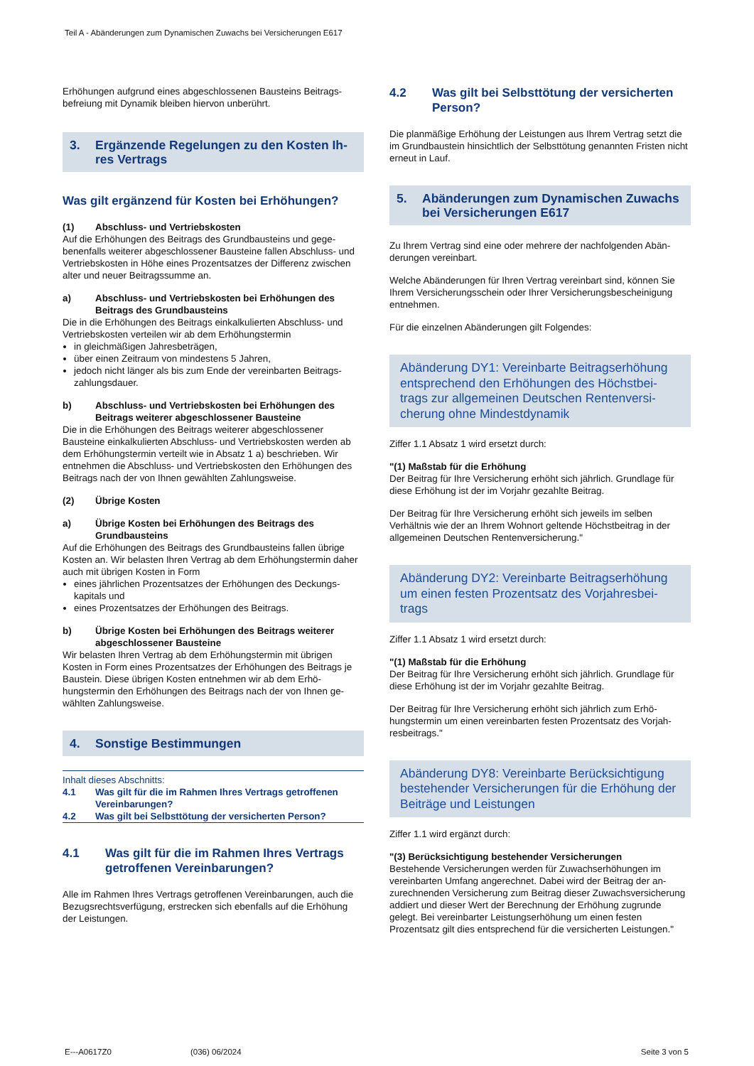Teil A - Abänderungen zum Dynamischen Zuwachs bei Versicherungen E617
Erhöhungen aufgrund eines abgeschlossenen Bausteins Beitrags­befreiung mit Dynamik bleiben hiervon unberührt.
3. Ergänzende Regelungen zu den Kosten Ih­res Vertrags
Was gilt ergänzend für Kosten bei Erhöhungen?
(1) Abschluss- und Vertriebskosten
Auf die Erhöhungen des Beitrags des Grundbausteins und gege­benenfalls weiterer abgeschlossener Bausteine fallen Abschluss- und Vertriebskosten in Höhe eines Prozentsatzes der Differenz zwischen alter und neuer Beitragssumme an.
a) Abschluss- und Vertriebskosten bei Erhöhungen des Beitrags des Grundbausteins
Die in die Erhöhungen des Beitrags einkalkulierten Abschluss- und Vertriebskosten verteilen wir ab dem Erhöhungstermin
in gleichmäßigen Jahresbeträgen,
über einen Zeitraum von mindestens 5 Jahren,
jedoch nicht länger als bis zum Ende der vereinbarten Beitrags­zahlungsdauer.
b) Abschluss- und Vertriebskosten bei Erhöhungen des Beitrags weiterer abgeschlossener Bausteine
Die in die Erhöhungen des Beitrags weiterer abgeschlossener Bausteine einkalkulierten Abschluss- und Vertriebskosten werden ab dem Erhöhungstermin verteilt wie in Absatz 1 a) beschrieben. Wir entnehmen die Abschluss- und Vertriebskosten den Erhöhun­gen des Beitrags nach der von Ihnen gewählten Zahlungsweise.
(2) Übrige Kosten
a) Übrige Kosten bei Erhöhungen des Beitrags des Grundbausteins
Auf die Erhöhungen des Beitrags des Grundbausteins fallen übrige Kosten an. Wir belasten Ihren Vertrag ab dem Erhöhungstermin daher auch mit übrigen Kosten in Form
eines jährlichen Prozentsatzes der Erhöhungen des Deckungs­kapitals und
eines Prozentsatzes der Erhöhungen des Beitrags.
b) Übrige Kosten bei Erhöhungen des Beitrags weiterer abgeschlossener Bausteine
Wir belasten Ihren Vertrag ab dem Erhöhungstermin mit übrigen Kosten in Form eines Prozentsatzes der Erhöhungen des Beitrags je Baustein. Diese übrigen Kosten entnehmen wir ab dem Erhö­hungstermin den Erhöhungen des Beitrags nach der von Ihnen ge­wählten Zahlungsweise.
4. Sonstige Bestimmungen
Inhalt dieses Abschnitts:
4.1 Was gilt für die im Rahmen Ihres Vertrags getroffenen Vereinbarungen?
4.2 Was gilt bei Selbsttötung der versicherten Person?
4.1 Was gilt für die im Rahmen Ihres Vertrags getroffenen Vereinbarungen?
Alle im Rahmen Ihres Vertrags getroffenen Vereinbarungen, auch die Bezugsrechtsverfügung, erstrecken sich ebenfalls auf die Erhö­hung der Leistungen.
4.2 Was gilt bei Selbsttötung der versicherten Person?
Die planmäßige Erhöhung der Leistungen aus Ihrem Vertrag setzt die im Grundbaustein hinsichtlich der Selbsttötung genannten Fris­ten nicht erneut in Lauf.
5. Abänderungen zum Dynamischen Zu­wachs bei Versicherungen E617
Zu Ihrem Vertrag sind eine oder mehrere der nachfolgenden Abän­derungen vereinbart.
Welche Abänderungen für Ihren Vertrag vereinbart sind, können Sie Ihrem Versicherungsschein oder Ihrer Versicherungsbescheini­gung entnehmen.
Für die einzelnen Abänderungen gilt Folgendes:
Abänderung DY1: Vereinbarte Beitragserhöhung entsprechend den Erhöhungen des Höchstbei­trags zur allgemeinen Deutschen Rentenversi­cherung ohne Mindestdynamik
Ziffer 1.1 Absatz 1 wird ersetzt durch:
"(1) Maßstab für die Erhöhung
Der Beitrag für Ihre Versicherung erhöht sich jährlich. Grundlage für diese Erhöhung ist der im Vorjahr gezahlte Beitrag.
Der Beitrag für Ihre Versicherung erhöht sich jeweils im selben Verhältnis wie der an Ihrem Wohnort geltende Höchstbeitrag in der allgemeinen Deutschen Rentenversicherung."
Abänderung DY2: Vereinbarte Beitragserhöhung um einen festen Prozentsatz des Vorjahresbei­trags
Ziffer 1.1 Absatz 1 wird ersetzt durch:
"(1) Maßstab für die Erhöhung
Der Beitrag für Ihre Versicherung erhöht sich jährlich. Grundlage für diese Erhöhung ist der im Vorjahr gezahlte Beitrag.
Der Beitrag für Ihre Versicherung erhöht sich jährlich zum Erhö­hungstermin um einen vereinbarten festen Prozentsatz des Vorjah­resbeitrags."
Abänderung DY8: Vereinbarte Berücksichtigung bestehender Versicherungen für die Erhöhung der Beiträge und Leistungen
Ziffer 1.1 wird ergänzt durch:
"(3) Berücksichtigung bestehender Versicherungen
Bestehende Versicherungen werden für Zuwachserhöhungen im vereinbarten Umfang angerechnet. Dabei wird der Beitrag der an­zurechnenden Versicherung zum Beitrag dieser Zuwachsversiche­rung addiert und dieser Wert der Berechnung der Erhöhung zu­grunde gelegt. Bei vereinbarter Leistungserhöhung um einen fes­ten Prozentsatz gilt dies entsprechend für die versicherten Leistun­gen."
E---A0617Z0 (036) 06/2024 Seite 3 von 5